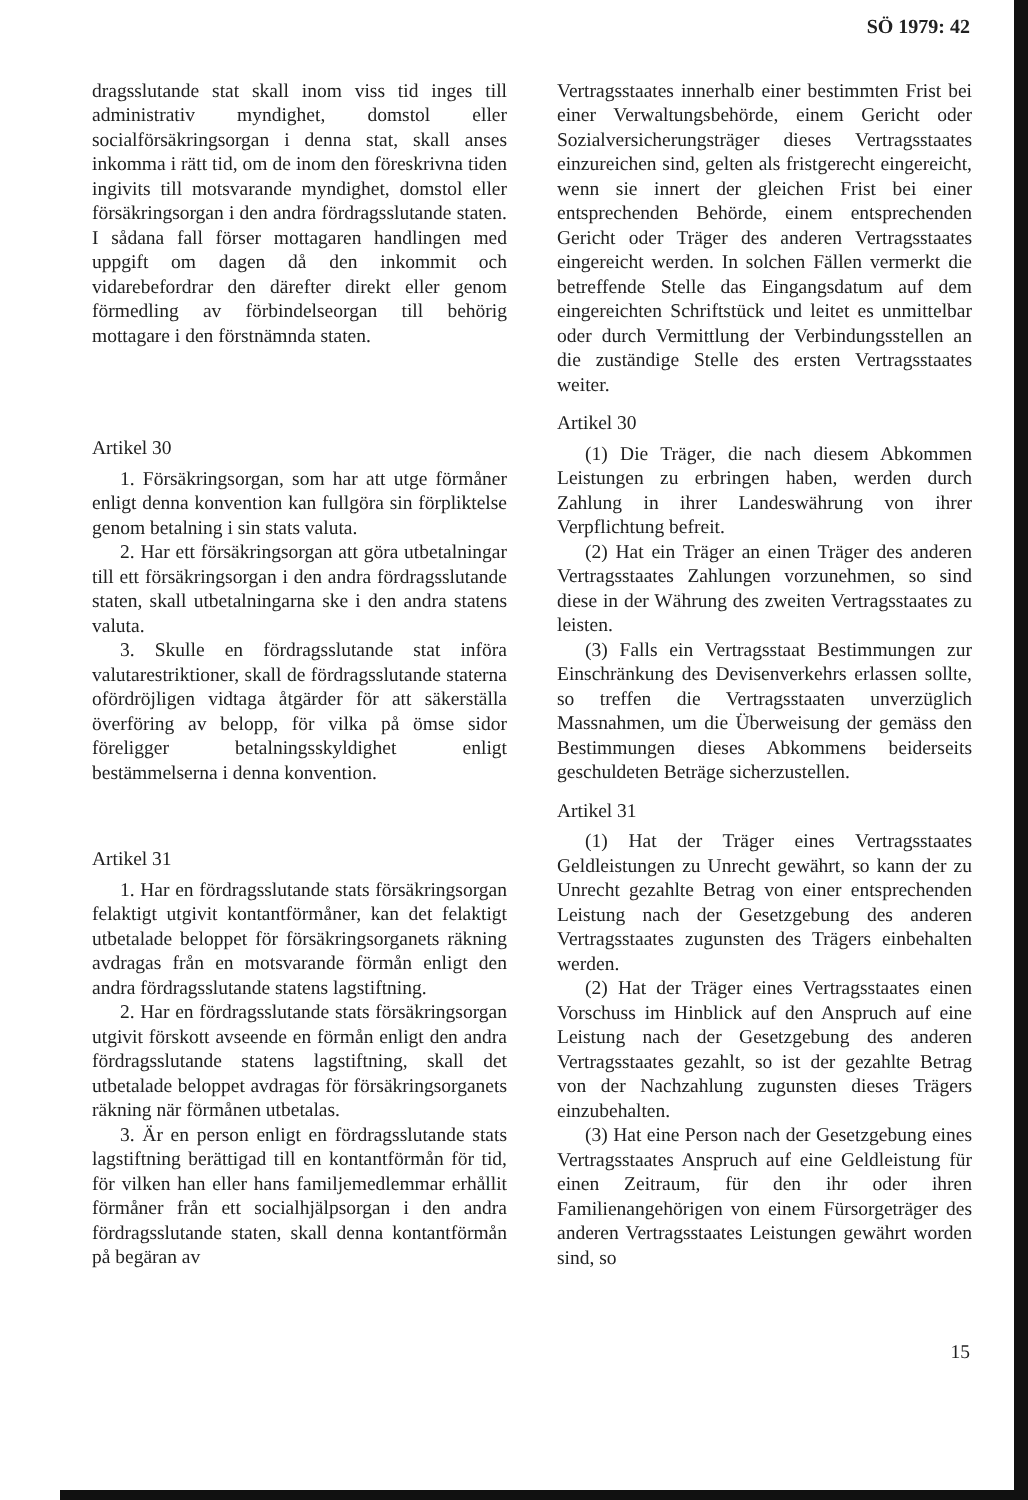SÖ 1979: 42
dragsslutande stat skall inom viss tid inges till administrativ myndighet, domstol eller socialförsäkringsorgan i denna stat, skall anses inkomma i rätt tid, om de inom den föreskrivna tiden ingivits till motsvarande myndighet, domstol eller försäkringsorgan i den andra fördragsslutande staten. I sådana fall förser mottagaren handlingen med uppgift om dagen då den inkommit och vidarebefordrar den därefter direkt eller genom förmedling av förbindelseorgan till behörig mottagare i den förstnämnda staten.
Artikel 30
1. Försäkringsorgan, som har att utge förmåner enligt denna konvention kan fullgöra sin förpliktelse genom betalning i sin stats valuta.
2. Har ett försäkringsorgan att göra utbetalningar till ett försäkringsorgan i den andra fördragsslutande staten, skall utbetalningarna ske i den andra statens valuta.
3. Skulle en fördragsslutande stat införa valutarestriktioner, skall de fördragsslutande staterna oförd­röjligen vidtaga åtgärder för att säkerställa överföring av belopp, för vilka på ömse sidor föreligger betalningsskyldighet enligt bestämmelserna i denna konvention.
Artikel 31
1. Har en fördragsslutande stats försäkringsorgan felaktigt utgivit kontantförmåner, kan det felaktigt utbetalade beloppet för försäkringsorganets räkning avdragas från en motsvarande förmån enligt den andra fördragsslutande statens lagstiftning.
2. Har en fördragsslutande stats försäkringsorgan utgivit förskott avseende en förmån enligt den andra fördragsslutande statens lagstiftning, skall det utbetalade beloppet avdragas för försäkringsorganets räkning när förmånen utbetalas.
3. Är en person enligt en fördragsslutande stats lagstiftning berättigad till en kontantförmån för tid, för vilken han eller hans familjemedlemmar erhållit förmåner från ett socialhjälpsorgan i den andra fördragsslutande staten, skall denna kontantförmån på begäran av
Vertragsstaates innerhalb einer bestimmten Frist bei einer Verwaltungsbehörde, einem Gericht oder Sozialversicherungsträger dieses Vertragsstaates einzureichen sind, gelten als fristgerecht eingereicht, wenn sie innert der gleichen Frist bei einer entsprechenden Behörde, einem entsprechenden Gericht oder Träger des anderen Vertragsstaates eingereicht werden. In solchen Fällen vermerkt die betreffende Stelle das Eingangsdatum auf dem eingereichten Schriftstück und leitet es unmittelbar oder durch Vermittlung der Verbindungsstellen an die zuständige Stelle des ersten Vertragsstaates weiter.
Artikel 30
(1) Die Träger, die nach diesem Abkommen Leistungen zu erbringen haben, werden durch Zahlung in ihrer Landeswährung von ihrer Verpflichtung befreit.
(2) Hat ein Träger an einen Träger des anderen Vertragsstaates Zahlungen vorzunehmen, so sind diese in der Währung des zweiten Vertragsstaates zu leisten.
(3) Falls ein Vertragsstaat Bestimmungen zur Einschränkung des Devisenverkehrs erlassen sollte, so treffen die Vertragsstaaten unverzüglich Massnahmen, um die Überweisung der gemäss den Bestimmungen dieses Abkommens beiderseits geschuldeten Beträge sicherzustellen.
Artikel 31
(1) Hat der Träger eines Vertragsstaates Geldleistungen zu Unrecht gewährt, so kann der zu Unrecht gezahlte Betrag von einer entsprechenden Leistung nach der Gesetzgebung des anderen Vertragsstaates zugunsten des Trägers einbehalten werden.
(2) Hat der Träger eines Vertragsstaates einen Vorschuss im Hinblick auf den Anspruch auf eine Leistung nach der Gesetzgebung des anderen Vertragsstaates gezahlt, so ist der gezahlte Betrag von der Nachzahlung zugunsten dieses Trägers einzubehalten.
(3) Hat eine Person nach der Gesetzgebung eines Vertragsstaates Anspruch auf eine Geldleistung für einen Zeitraum, für den ihr oder ihren Familienangehörigen von einem Fürsorgeträger des anderen Vertragsstaates Leistungen gewährt worden sind, so
15